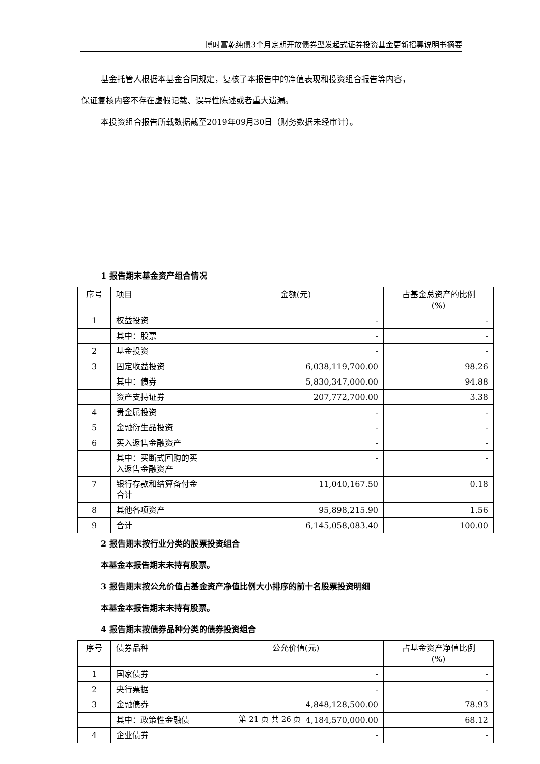博时富乾纯债3个月定期开放债券型发起式证券投资基金更新招募说明书摘要
基金托管人根据本基金合同规定，复核了本报告中的净值表现和投资组合报告等内容，
保证复核内容不存在虚假记载、误导性陈述或者重大遗漏。
本投资组合报告所载数据截至2019年09月30日（财务数据未经审计）。
1 报告期末基金资产组合情况
| 序号 | 项目 | 金额(元) | 占基金总资产的比例 (%) |
| 1 | 权益投资 | - | - |
| | 其中：股票 | - | - |
| 2 | 基金投资 | - | - |
| 3 | 固定收益投资 | 6,038,119,700.00 | 98.26 |
| | 其中：债券 | 5,830,347,000.00 | 94.88 |
| | 资产支持证券 | 207,772,700.00 | 3.38 |
| 4 | 贵金属投资 | - | - |
| 5 | 金融衍生品投资 | - | - |
| 6 | 买入返售金融资产 | - | - |
| | 其中：买断式回购的买入返售金融资产 | - | - |
| 7 | 银行存款和结算备付金合计 | 11,040,167.50 | 0.18 |
| 8 | 其他各项资产 | 95,898,215.90 | 1.56 |
| 9 | 合计 | 6,145,058,083.40 | 100.00 |
2 报告期末按行业分类的股票投资组合
本基金本报告期末未持有股票。
3 报告期末按公允价值占基金资产净值比例大小排序的前十名股票投资明细
本基金本报告期末未持有股票。
4 报告期末按债券品种分类的债券投资组合
| 序号 | 债券品种 | 公允价值(元) | 占基金资产净值比例 (%) |
| 1 | 国家债券 | - | - |
| 2 | 央行票据 | - | - |
| 3 | 金融债券 | 4,848,128,500.00 | 78.93 |
| | 其中：政策性金融债 | 4,184,570,000.00 | 68.12 |
| 4 | 企业债券 | - | - |
第 21 页 共 26 页